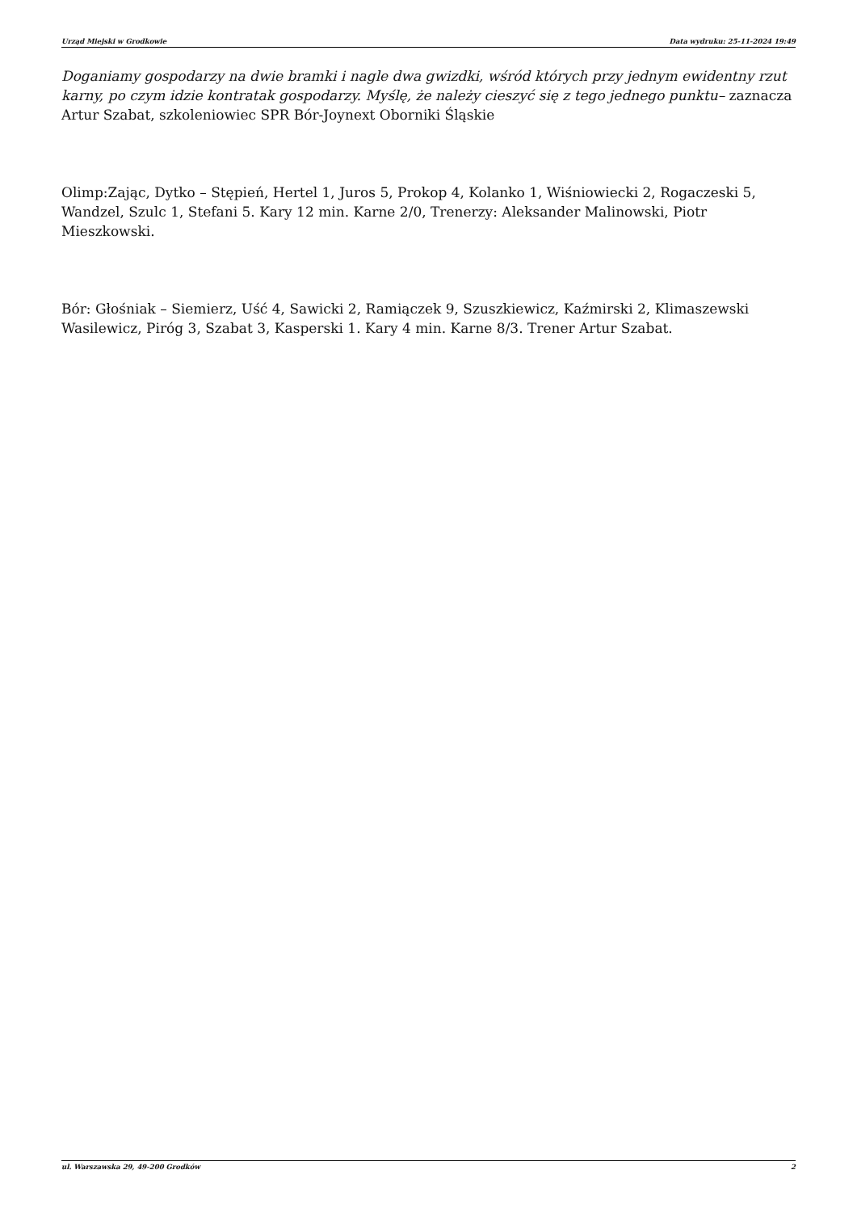Urząd Miejski w Grodkowie Data wydruku: 25-11-2024 19:49
Doganiamy gospodarzy na dwie bramki i nagle dwa gwizdki, wśród których przy jednym ewidentny rzut karny, po czym idzie kontratak gospodarzy. Myślę, że należy cieszyć się z tego jednego punktu– zaznacza Artur Szabat, szkoleniowiec SPR Bór-Joynext Oborniki Śląskie
Olimp:Zając, Dytko – Stępień, Hertel 1, Juros 5, Prokop 4, Kolanko 1, Wiśniowiecki 2, Rogaczeski 5, Wandzel, Szulc 1, Stefani 5. Kary 12 min. Karne 2/0, Trenerzy: Aleksander Malinowski, Piotr Mieszkowski.
Bór: Głośniak – Siemierz, Uść 4, Sawicki 2, Ramiączek 9, Szuszkiewicz, Kaźmirski 2, Klimaszewski Wasilewicz, Piróg 3, Szabat 3, Kasperski 1. Kary 4 min. Karne 8/3. Trener Artur Szabat.
ul. Warszawska 29, 49-200 Grodków 2